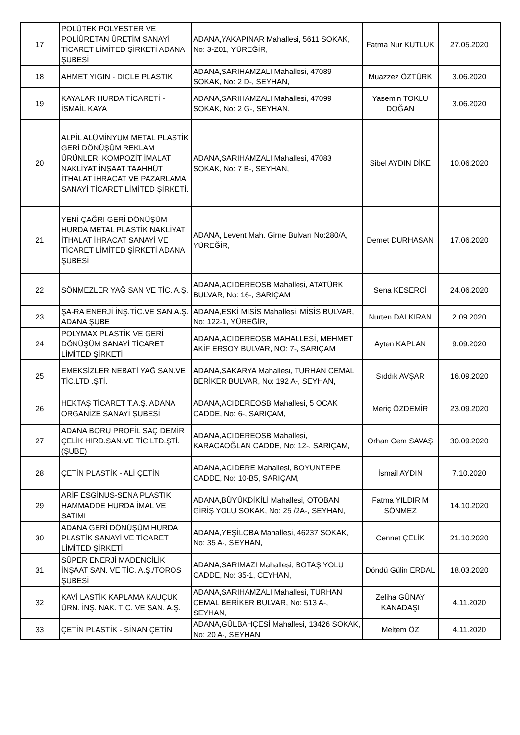| 17 | POLÜTEK POLYESTER VE POLİÜRETAN ÜRETİM SANAYİ TİCARET LİMİTED ŞİRKETİ ADANA ŞUBESİ | ADANA,YAKAPINAR Mahallesi, 5611 SOKAK, No: 3-Z01, YÜREĞİR, | Fatma Nur KUTLUK | 27.05.2020 |
| 18 | AHMET YİGİN - DİCLE PLASTİK | ADANA,SARIHAMZALI Mahallesi, 47089 SOKAK, No: 2 D-, SEYHAN, | Muazzez ÖZTÜRK | 3.06.2020 |
| 19 | KAYALAR HURDA TİCARETİ - İSMAİL KAYA | ADANA,SARIHAMZALI Mahallesi, 47099 SOKAK, No: 2 G-, SEYHAN, | Yasemin TOKLU DOĞAN | 3.06.2020 |
| 20 | ALPİL ALÜMİNYUM METAL PLASTİK GERİ DÖNÜŞÜM REKLAM ÜRÜNLERİ KOMPOZİT İMALAT NAKLİYAT İNŞAAT TAAHHÜT İTHALAT İHRACAT VE PAZARLAMA SANAYİ TİCARET LİMİTED ŞİRKETİ. | ADANA,SARIHAMZALI Mahallesi, 47083 SOKAK, No: 7 B-, SEYHAN, | Sibel AYDIN DİKE | 10.06.2020 |
| 21 | YENİ ÇAĞRI GERİ DÖNÜŞÜM HURDA METAL PLASTİK NAKLİYAT İTHALAT İHRACAT SANAYİ VE TİCARET LİMİTED ŞİRKETİ ADANA ŞUBESİ | ADANA, Levent Mah. Girne Bulvarı No:280/A, YÜREĞİR, | Demet DURHASAN | 17.06.2020 |
| 22 | SÖNMEZLER YAĞ SAN VE TİC. A.Ş. | ADANA,ACIDEREOSB Mahallesi, ATATÜRK BULVAR, No: 16-, SARIÇAM | Sena KESERCİ | 24.06.2020 |
| 23 | ŞA-RA ENERJİ İNŞ.TİC.VE SAN.A.Ş. ADANA ŞUBE | ADANA,ESKİ MİSİS Mahallesi, MİSİS BULVAR, No: 122-1, YÜREĞİR, | Nurten DALKIRAN | 2.09.2020 |
| 24 | POLYMAX PLASTİK VE GERİ DÖNÜŞÜM SANAYİ TİCARET LİMİTED ŞİRKETİ | ADANA,ACIDEREOSB MAHALLESİ, MEHMET AKİF ERSOY BULVAR, NO: 7-, SARIÇAM | Ayten KAPLAN | 9.09.2020 |
| 25 | EMEKSİZLER NEBATİ YAĞ SAN.VE TİC.LTD .ŞTİ. | ADANA,SAKARYA Mahallesi, TURHAN CEMAL BERİKER BULVAR, No: 192 A-, SEYHAN, | Sıddık AVŞAR | 16.09.2020 |
| 26 | HEKTAŞ TİCARET T.A.Ş. ADANA ORGANİZE SANAYİ ŞUBESİ | ADANA,ACIDEREOSB Mahallesi, 5 OCAK CADDE, No: 6-, SARIÇAM, | Meriç ÖZDEMİR | 23.09.2020 |
| 27 | ADANA BORU PROFİL SAÇ DEMİR ÇELİK HIRD.SAN.VE TİC.LTD.ŞTİ. (ŞUBE) | ADANA,ACIDEREOSB Mahallesi, KARACAOĞLAN CADDE, No: 12-, SARIÇAM, | Orhan Cem SAVAŞ | 30.09.2020 |
| 28 | ÇETİN PLASTİK - ALİ ÇETİN | ADANA,ACIDERE Mahallesi, BOYUNTEPE CADDE, No: 10-B5, SARIÇAM, | İsmail AYDIN | 7.10.2020 |
| 29 | ARİF ESGİNUS-SENA PLASTIK HAMMADDE HURDA İMAL VE SATIMI | ADANA,BÜYÜKDİKİLİ Mahallesi, OTOBAN GİRİŞ YOLU SOKAK, No: 25 /2A-, SEYHAN, | Fatma YILDIRIM SÖNMEZ | 14.10.2020 |
| 30 | ADANA GERİ DÖNÜŞÜM HURDA PLASTİK SANAYİ VE TİCARET LİMİTED ŞİRKETİ | ADANA,YEŞİLOBA Mahallesi, 46237 SOKAK, No: 35 A-, SEYHAN, | Cennet ÇELİK | 21.10.2020 |
| 31 | SÜPER ENERJİ MADENCİLİK İNŞAAT SAN. VE TİC. A.Ş./TOROS ŞUBESİ | ADANA,SARIMAZI Mahallesi, BOTAŞ YOLU CADDE, No: 35-1, CEYHAN, | Döndü Gülin ERDAL | 18.03.2020 |
| 32 | KAVİ LASTİK KAPLAMA KAUÇUK ÜRN. İNŞ. NAK. TİC. VE SAN. A.Ş. | ADANA,SARIHAMZALI Mahallesi, TURHAN CEMAL BERİKER BULVAR, No: 513 A-, SEYHAN, | Zeliha GÜNAY KANADAŞI | 4.11.2020 |
| 33 | ÇETİN PLASTİK - SİNAN ÇETİN | ADANA,GÜLBAHÇESİ Mahallesi, 13426 SOKAK, No: 20 A-, SEYHAN | Meltem ÖZ | 4.11.2020 |